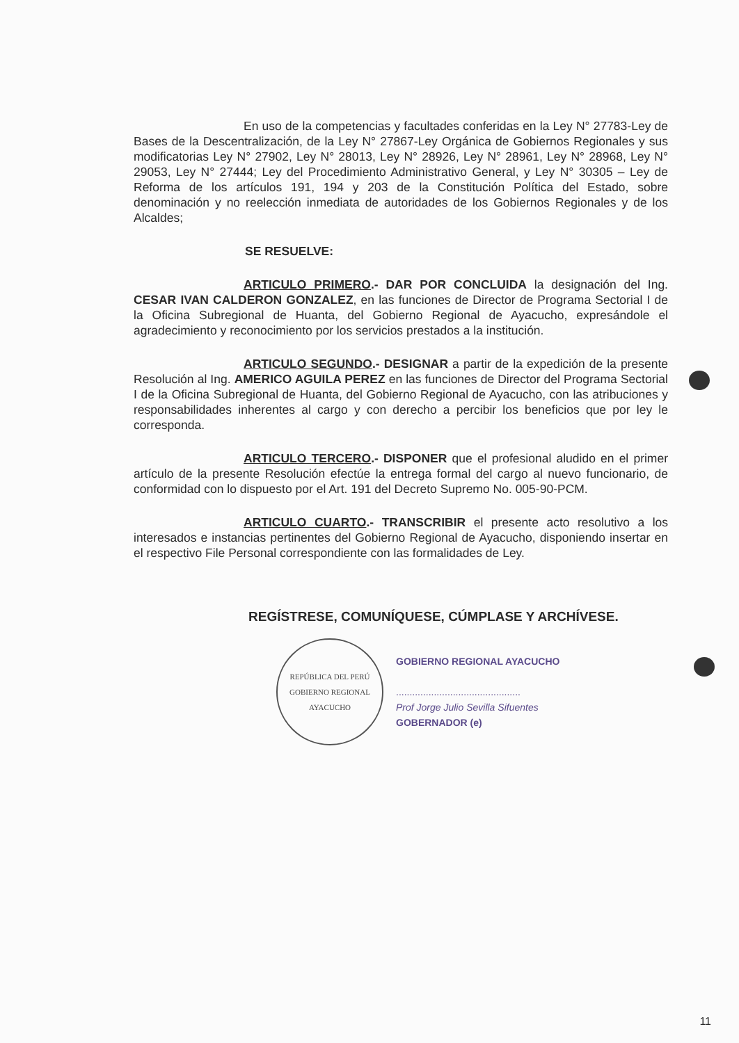En uso de la competencias y facultades conferidas en la Ley N° 27783-Ley de Bases de la Descentralización, de la Ley N° 27867-Ley Orgánica de Gobiernos Regionales y sus modificatorias Ley N° 27902, Ley N° 28013, Ley N° 28926, Ley N° 28961, Ley N° 28968, Ley N° 29053, Ley N° 27444; Ley del Procedimiento Administrativo General, y Ley N° 30305 – Ley de Reforma de los artículos 191, 194 y 203 de la Constitución Política del Estado, sobre denominación y no reelección inmediata de autoridades de los Gobiernos Regionales y de los Alcaldes;
SE RESUELVE:
ARTICULO PRIMERO.- DAR POR CONCLUIDA la designación del Ing. CESAR IVAN CALDERON GONZALEZ, en las funciones de Director de Programa Sectorial I de la Oficina Subregional de Huanta, del Gobierno Regional de Ayacucho, expresándole el agradecimiento y reconocimiento por los servicios prestados a la institución.
ARTICULO SEGUNDO.- DESIGNAR a partir de la expedición de la presente Resolución al Ing. AMERICO AGUILA PEREZ en las funciones de Director del Programa Sectorial I de la Oficina Subregional de Huanta, del Gobierno Regional de Ayacucho, con las atribuciones y responsabilidades inherentes al cargo y con derecho a percibir los beneficios que por ley le corresponda.
ARTICULO TERCERO.- DISPONER que el profesional aludido en el primer artículo de la presente Resolución efectúe la entrega formal del cargo al nuevo funcionario, de conformidad con lo dispuesto por el Art. 191 del Decreto Supremo No. 005-90-PCM.
ARTICULO CUARTO.- TRANSCRIBIR el presente acto resolutivo a los interesados e instancias pertinentes del Gobierno Regional de Ayacucho, disponiendo insertar en el respectivo File Personal correspondiente con las formalidades de Ley.
REGÍSTRESE, COMUNÍQUESE, CÚMPLASE Y ARCHÍVESE.
REPÚBLICA DEL PERÚ
GOBIERNO REGIONAL
AYACUCHO
GOBIERNO REGIONAL AYACUCHO
..............................................
Prof Jorge Julio Sevilla Sifuentes
GOBERNADOR (e)
11